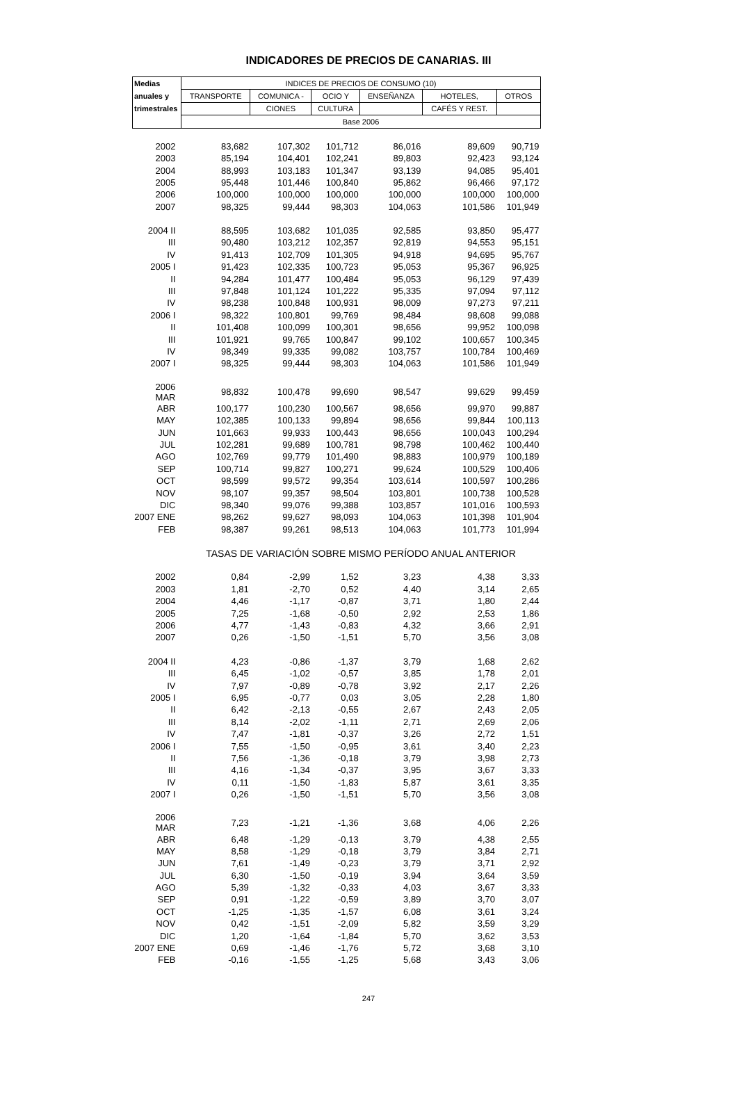INDICADORES DE PRECIOS DE CANARIAS. III
| Medias | INDICES DE PRECIOS DE CONSUMO (10) | | | | | |
| --- | --- | --- | --- | --- | --- | --- |
| anuales y | TRANSPORTE | COMUNICA - | OCIO Y | ENSEÑANZA | HOTELES, | OTROS |
| trimestrales | | CIONES | CULTURA | | CAFÉS Y REST. | |
| | Base 2006 | | | | | |
| 2002 | 83,682 | 107,302 | 101,712 | 86,016 | 89,609 | 90,719 |
| 2003 | 85,194 | 104,401 | 102,241 | 89,803 | 92,423 | 93,124 |
| 2004 | 88,993 | 103,183 | 101,347 | 93,139 | 94,085 | 95,401 |
| 2005 | 95,448 | 101,446 | 100,840 | 95,862 | 96,466 | 97,172 |
| 2006 | 100,000 | 100,000 | 100,000 | 100,000 | 100,000 | 100,000 |
| 2007 | 98,325 | 99,444 | 98,303 | 104,063 | 101,586 | 101,949 |
| 2004 II | 88,595 | 103,682 | 101,035 | 92,585 | 93,850 | 95,477 |
| III | 90,480 | 103,212 | 102,357 | 92,819 | 94,553 | 95,151 |
| IV | 91,413 | 102,709 | 101,305 | 94,918 | 94,695 | 95,767 |
| 2005 I | 91,423 | 102,335 | 100,723 | 95,053 | 95,367 | 96,925 |
| II | 94,284 | 101,477 | 100,484 | 95,053 | 96,129 | 97,439 |
| III | 97,848 | 101,124 | 101,222 | 95,335 | 97,094 | 97,112 |
| IV | 98,238 | 100,848 | 100,931 | 98,009 | 97,273 | 97,211 |
| 2006 I | 98,322 | 100,801 | 99,769 | 98,484 | 98,608 | 99,088 |
| II | 101,408 | 100,099 | 100,301 | 98,656 | 99,952 | 100,098 |
| III | 101,921 | 99,765 | 100,847 | 99,102 | 100,657 | 100,345 |
| IV | 98,349 | 99,335 | 99,082 | 103,757 | 100,784 | 100,469 |
| 2007 I | 98,325 | 99,444 | 98,303 | 104,063 | 101,586 | 101,949 |
| 2006 MAR | 98,832 | 100,478 | 99,690 | 98,547 | 99,629 | 99,459 |
| ABR | 100,177 | 100,230 | 100,567 | 98,656 | 99,970 | 99,887 |
| MAY | 102,385 | 100,133 | 99,894 | 98,656 | 99,844 | 100,113 |
| JUN | 101,663 | 99,933 | 100,443 | 98,656 | 100,043 | 100,294 |
| JUL | 102,281 | 99,689 | 100,781 | 98,798 | 100,462 | 100,440 |
| AGO | 102,769 | 99,779 | 101,490 | 98,883 | 100,979 | 100,189 |
| SEP | 100,714 | 99,827 | 100,271 | 99,624 | 100,529 | 100,406 |
| OCT | 98,599 | 99,572 | 99,354 | 103,614 | 100,597 | 100,286 |
| NOV | 98,107 | 99,357 | 98,504 | 103,801 | 100,738 | 100,528 |
| DIC | 98,340 | 99,076 | 99,388 | 103,857 | 101,016 | 100,593 |
| 2007 ENE | 98,262 | 99,627 | 98,093 | 104,063 | 101,398 | 101,904 |
| FEB | 98,387 | 99,261 | 98,513 | 104,063 | 101,773 | 101,994 |
| | TASAS DE VARIACIÓN SOBRE MISMO PERÍODO ANUAL ANTERIOR | | | | | |
| 2002 | 0,84 | -2,99 | 1,52 | 3,23 | 4,38 | 3,33 |
| 2003 | 1,81 | -2,70 | 0,52 | 4,40 | 3,14 | 2,65 |
| 2004 | 4,46 | -1,17 | -0,87 | 3,71 | 1,80 | 2,44 |
| 2005 | 7,25 | -1,68 | -0,50 | 2,92 | 2,53 | 1,86 |
| 2006 | 4,77 | -1,43 | -0,83 | 4,32 | 3,66 | 2,91 |
| 2007 | 0,26 | -1,50 | -1,51 | 5,70 | 3,56 | 3,08 |
| 2004 II | 4,23 | -0,86 | -1,37 | 3,79 | 1,68 | 2,62 |
| III | 6,45 | -1,02 | -0,57 | 3,85 | 1,78 | 2,01 |
| IV | 7,97 | -0,89 | -0,78 | 3,92 | 2,17 | 2,26 |
| 2005 I | 6,95 | -0,77 | 0,03 | 3,05 | 2,28 | 1,80 |
| II | 6,42 | -2,13 | -0,55 | 2,67 | 2,43 | 2,05 |
| III | 8,14 | -2,02 | -1,11 | 2,71 | 2,69 | 2,06 |
| IV | 7,47 | -1,81 | -0,37 | 3,26 | 2,72 | 1,51 |
| 2006 I | 7,55 | -1,50 | -0,95 | 3,61 | 3,40 | 2,23 |
| II | 7,56 | -1,36 | -0,18 | 3,79 | 3,98 | 2,73 |
| III | 4,16 | -1,34 | -0,37 | 3,95 | 3,67 | 3,33 |
| IV | 0,11 | -1,50 | -1,83 | 5,87 | 3,61 | 3,35 |
| 2007 I | 0,26 | -1,50 | -1,51 | 5,70 | 3,56 | 3,08 |
| 2006 MAR | 7,23 | -1,21 | -1,36 | 3,68 | 4,06 | 2,26 |
| ABR | 6,48 | -1,29 | -0,13 | 3,79 | 4,38 | 2,55 |
| MAY | 8,58 | -1,29 | -0,18 | 3,79 | 3,84 | 2,71 |
| JUN | 7,61 | -1,49 | -0,23 | 3,79 | 3,71 | 2,92 |
| JUL | 6,30 | -1,50 | -0,19 | 3,94 | 3,64 | 3,59 |
| AGO | 5,39 | -1,32 | -0,33 | 4,03 | 3,67 | 3,33 |
| SEP | 0,91 | -1,22 | -0,59 | 3,89 | 3,70 | 3,07 |
| OCT | -1,25 | -1,35 | -1,57 | 6,08 | 3,61 | 3,24 |
| NOV | 0,42 | -1,51 | -2,09 | 5,82 | 3,59 | 3,29 |
| DIC | 1,20 | -1,64 | -1,84 | 5,70 | 3,62 | 3,53 |
| 2007 ENE | 0,69 | -1,46 | -1,76 | 5,72 | 3,68 | 3,10 |
| FEB | -0,16 | -1,55 | -1,25 | 5,68 | 3,43 | 3,06 |
247